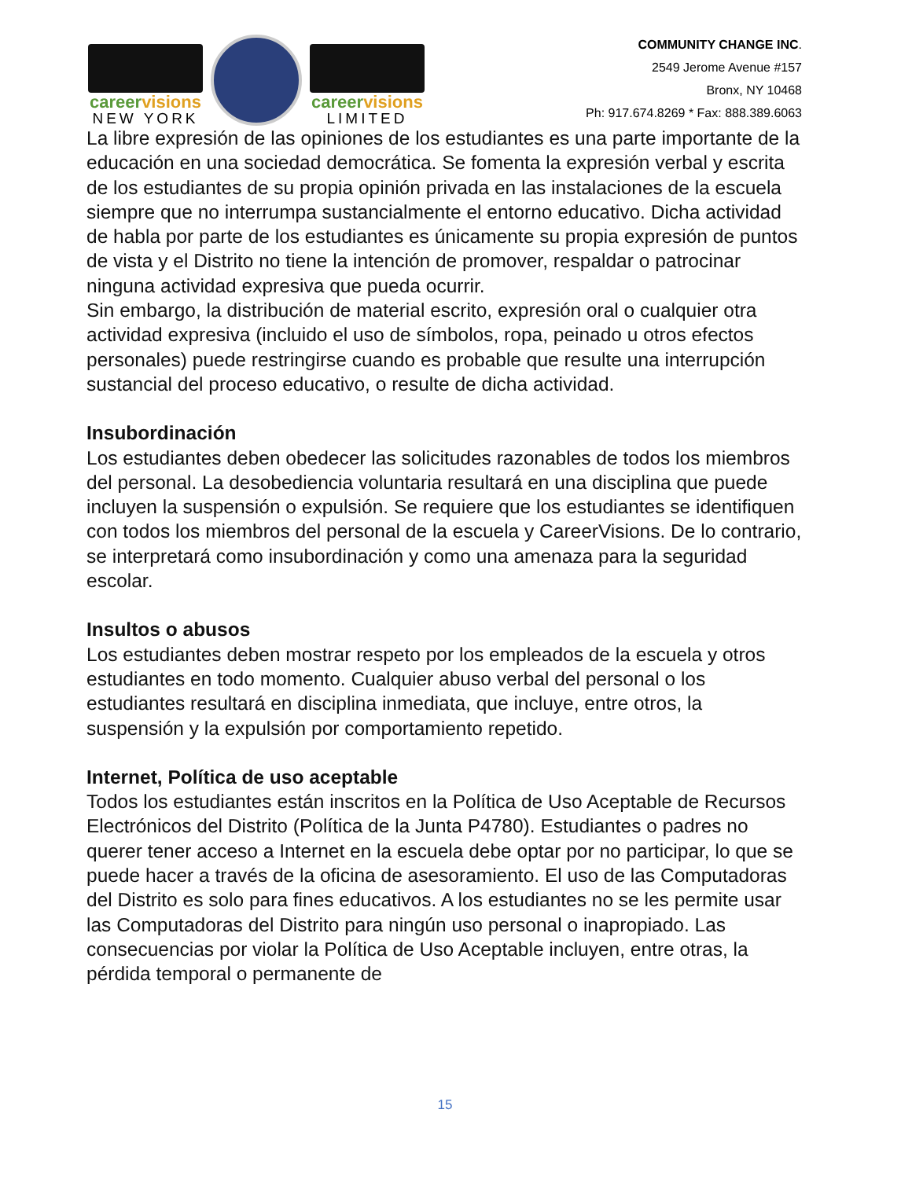careervisions
NEW YORK
careervisions
LIMITED
COMMUNITY CHANGE INC.
2549 Jerome Avenue #157
Bronx, NY 10468
Ph: 917.674.8269 * Fax: 888.389.6063
La libre expresión de las opiniones de los estudiantes es una parte importante de la educación en una sociedad democrática. Se fomenta la expresión verbal y escrita de los estudiantes de su propia opinión privada en las instalaciones de la escuela siempre que no interrumpa sustancialmente el entorno educativo. Dicha actividad de habla por parte de los estudiantes es únicamente su propia expresión de puntos de vista y el Distrito no tiene la intención de promover, respaldar o patrocinar ninguna actividad expresiva que pueda ocurrir.
Sin embargo, la distribución de material escrito, expresión oral o cualquier otra actividad expresiva (incluido el uso de símbolos, ropa, peinado u otros efectos personales) puede restringirse cuando es probable que resulte una interrupción sustancial del proceso educativo, o resulte de dicha actividad.
Insubordinación
Los estudiantes deben obedecer las solicitudes razonables de todos los miembros del personal. La desobediencia voluntaria resultará en una disciplina que puede
incluyen la suspensión o expulsión. Se requiere que los estudiantes se identifiquen con todos los miembros del personal de la escuela y CareerVisions. De lo contrario, se interpretará como insubordinación y como una amenaza para la seguridad escolar.
Insultos o abusos
Los estudiantes deben mostrar respeto por los empleados de la escuela y otros estudiantes en todo momento. Cualquier abuso verbal del personal o los estudiantes resultará en disciplina inmediata, que incluye, entre otros, la suspensión y la expulsión por comportamiento repetido.
Internet, Política de uso aceptable
Todos los estudiantes están inscritos en la Política de Uso Aceptable de Recursos Electrónicos del Distrito (Política de la Junta P4780). Estudiantes o padres no querer tener acceso a Internet en la escuela debe optar por no participar, lo que se puede hacer a través de la oficina de asesoramiento. El uso de las Computadoras del Distrito es solo para fines educativos. A los estudiantes no se les permite usar las Computadoras del Distrito para ningún uso personal o inapropiado. Las consecuencias por violar la Política de Uso Aceptable incluyen, entre otras, la pérdida temporal o permanente de
15